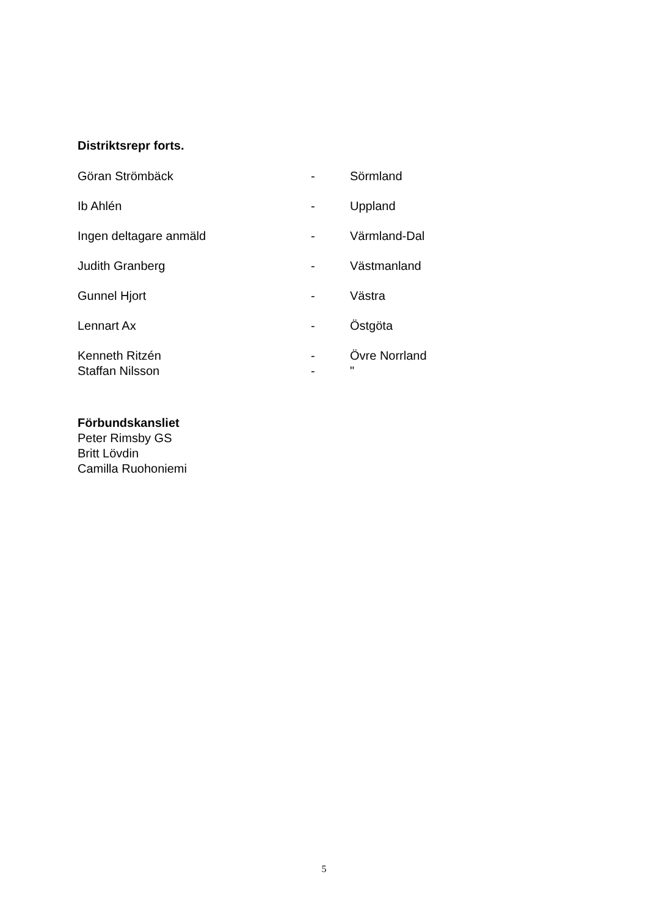Distriktsrepr forts.
Göran Strömbäck - Sörmland
Ib Ahlén - Uppland
Ingen deltagare anmäld - Värmland-Dal
Judith Granberg - Västmanland
Gunnel Hjort - Västra
Lennart Ax - Östgöta
Kenneth Ritzén - Övre Norrland
Staffan Nilsson - "
Förbundskansliet
Peter Rimsby GS
Britt Lövdin
Camilla Ruohoniemi
5